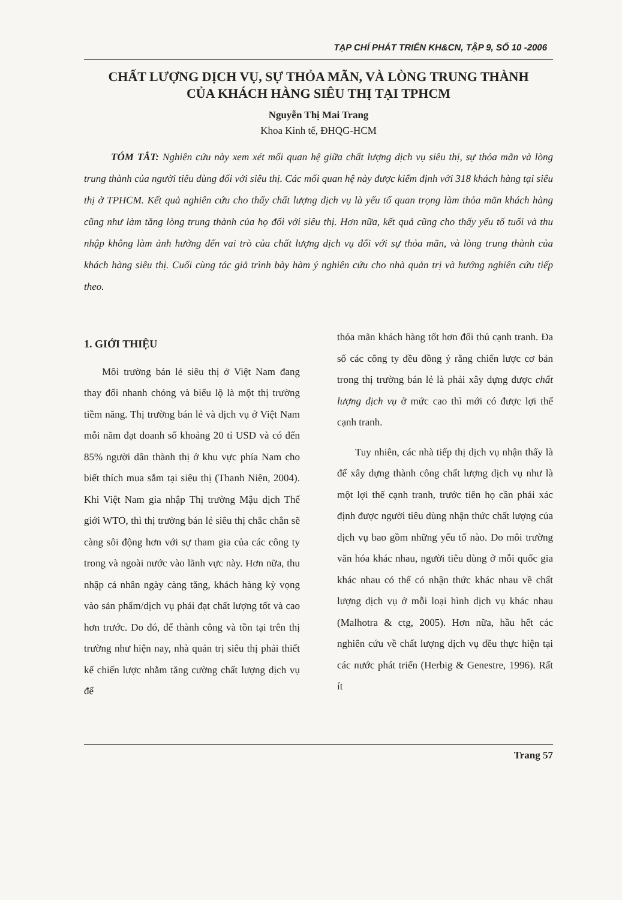TẠP CHÍ PHÁT TRIỂN KH&CN, TẬP 9, SỐ 10 -2006
CHẤT LƯỢNG DỊCH VỤ, SỰ THỎA MÃN, VÀ LÒNG TRUNG THÀNH
CỦA KHÁCH HÀNG SIÊU THỊ TẠI TPHCM
Nguyễn Thị Mai Trang
Khoa Kinh tế, ĐHQG-HCM
TÓM TẮT: Nghiên cứu này xem xét mối quan hệ giữa chất lượng dịch vụ siêu thị, sự thỏa mãn và lòng trung thành của người tiêu dùng đối với siêu thị. Các mối quan hệ này được kiểm định với 318 khách hàng tại siêu thị ở TPHCM. Kết quả nghiên cứu cho thấy chất lượng dịch vụ là yếu tố quan trọng làm thỏa mãn khách hàng cũng như làm tăng lòng trung thành của họ đối với siêu thị. Hơn nữa, kết quả cũng cho thấy yếu tố tuổi và thu nhập không làm ảnh hưởng đến vai trò của chất lượng dịch vụ đối với sự thỏa mãn, và lòng trung thành của khách hàng siêu thị. Cuối cùng tác giả trình bày hàm ý nghiên cứu cho nhà quản trị và hướng nghiên cứu tiếp theo.
1. GIỚI THIỆU
Môi trường bán lẻ siêu thị ở Việt Nam đang thay đổi nhanh chóng và biểu lộ là một thị trường tiềm năng. Thị trường bán lẻ và dịch vụ ở Việt Nam mỗi năm đạt doanh số khoảng 20 tỉ USD và có đến 85% người dân thành thị ở khu vực phía Nam cho biết thích mua sắm tại siêu thị (Thanh Niên, 2004). Khi Việt Nam gia nhập Thị trường Mậu dịch Thế giới WTO, thì thị trường bán lẻ siêu thị chắc chắn sẽ càng sôi động hơn với sự tham gia của các công ty trong và ngoài nước vào lãnh vực này. Hơn nữa, thu nhập cá nhân ngày càng tăng, khách hàng kỳ vọng vào sản phẩm/dịch vụ phải đạt chất lượng tốt và cao hơn trước. Do đó, để thành công và tồn tại trên thị trường như hiện nay, nhà quản trị siêu thị phải thiết kế chiến lược nhằm tăng cường chất lượng dịch vụ để
thỏa mãn khách hàng tốt hơn đối thủ cạnh tranh. Đa số các công ty đều đồng ý rằng chiến lược cơ bản trong thị trường bán lẻ là phải xây dựng được chất lượng dịch vụ ở mức cao thì mới có được lợi thế cạnh tranh.
Tuy nhiên, các nhà tiếp thị dịch vụ nhận thấy là để xây dựng thành công chất lượng dịch vụ như là một lợi thế cạnh tranh, trước tiên họ cần phải xác định được người tiêu dùng nhận thức chất lượng của dịch vụ bao gồm những yếu tố nào. Do môi trường văn hóa khác nhau, người tiêu dùng ở mỗi quốc gia khác nhau có thể có nhận thức khác nhau về chất lượng dịch vụ ở mỗi loại hình dịch vụ khác nhau (Malhotra & ctg, 2005). Hơn nữa, hầu hết các nghiên cứu về chất lượng dịch vụ đều thực hiện tại các nước phát triển (Herbig & Genestre, 1996). Rất ít
Trang 57